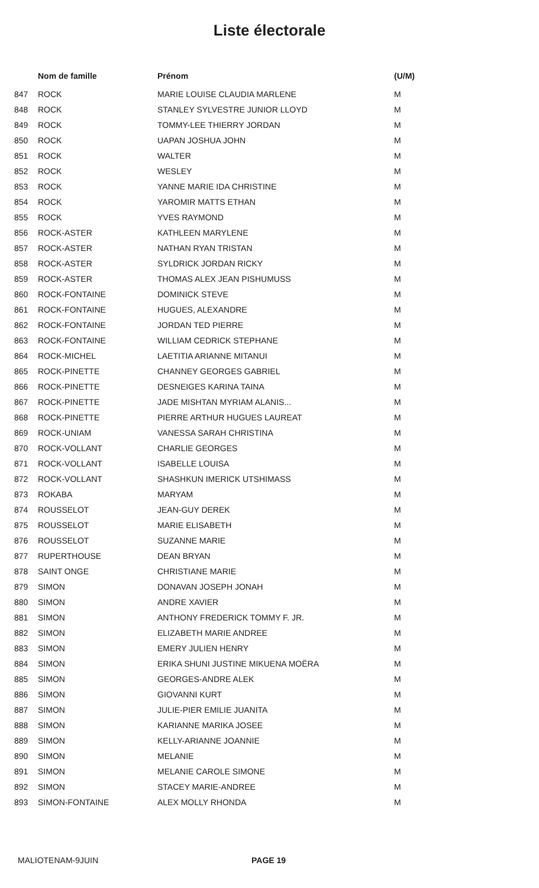Liste électorale
| | Nom de famille | Prénom | (U/M) |
| --- | --- | --- | --- |
| 847 | ROCK | MARIE LOUISE CLAUDIA MARLENE | M |
| 848 | ROCK | STANLEY SYLVESTRE JUNIOR LLOYD | M |
| 849 | ROCK | TOMMY-LEE THIERRY JORDAN | M |
| 850 | ROCK | UAPAN JOSHUA JOHN | M |
| 851 | ROCK | WALTER | M |
| 852 | ROCK | WESLEY | M |
| 853 | ROCK | YANNE MARIE IDA CHRISTINE | M |
| 854 | ROCK | YAROMIR MATTS ETHAN | M |
| 855 | ROCK | YVES RAYMOND | M |
| 856 | ROCK-ASTER | KATHLEEN MARYLENE | M |
| 857 | ROCK-ASTER | NATHAN RYAN TRISTAN | M |
| 858 | ROCK-ASTER | SYLDRICK JORDAN RICKY | M |
| 859 | ROCK-ASTER | THOMAS ALEX JEAN PISHUMUSS | M |
| 860 | ROCK-FONTAINE | DOMINICK STEVE | M |
| 861 | ROCK-FONTAINE | HUGUES, ALEXANDRE | M |
| 862 | ROCK-FONTAINE | JORDAN TED PIERRE | M |
| 863 | ROCK-FONTAINE | WILLIAM CEDRICK STEPHANE | M |
| 864 | ROCK-MICHEL | LAETITIA ARIANNE MITANUI | M |
| 865 | ROCK-PINETTE | CHANNEY GEORGES GABRIEL | M |
| 866 | ROCK-PINETTE | DESNEIGES KARINA TAINA | M |
| 867 | ROCK-PINETTE | JADE MISHTAN MYRIAM ALANIS... | M |
| 868 | ROCK-PINETTE | PIERRE ARTHUR HUGUES LAUREAT | M |
| 869 | ROCK-UNIAM | VANESSA SARAH CHRISTINA | M |
| 870 | ROCK-VOLLANT | CHARLIE GEORGES | M |
| 871 | ROCK-VOLLANT | ISABELLE LOUISA | M |
| 872 | ROCK-VOLLANT | SHASHKUN IMERICK UTSHIMASS | M |
| 873 | ROKABA | MARYAM | M |
| 874 | ROUSSELOT | JEAN-GUY DEREK | M |
| 875 | ROUSSELOT | MARIE ELISABETH | M |
| 876 | ROUSSELOT | SUZANNE MARIE | M |
| 877 | RUPERTHOUSE | DEAN BRYAN | M |
| 878 | SAINT ONGE | CHRISTIANE MARIE | M |
| 879 | SIMON | DONAVAN JOSEPH JONAH | M |
| 880 | SIMON | ANDRE XAVIER | M |
| 881 | SIMON | ANTHONY FREDERICK TOMMY F. JR. | M |
| 882 | SIMON | ELIZABETH MARIE ANDREE | M |
| 883 | SIMON | EMERY JULIEN HENRY | M |
| 884 | SIMON | ERIKA SHUNI JUSTINE MIKUENA MOËRA | M |
| 885 | SIMON | GEORGES-ANDRE ALEK | M |
| 886 | SIMON | GIOVANNI KURT | M |
| 887 | SIMON | JULIE-PIER EMILIE JUANITA | M |
| 888 | SIMON | KARIANNE MARIKA JOSEE | M |
| 889 | SIMON | KELLY-ARIANNE JOANNIE | M |
| 890 | SIMON | MELANIE | M |
| 891 | SIMON | MELANIE CAROLE SIMONE | M |
| 892 | SIMON | STACEY MARIE-ANDREE | M |
| 893 | SIMON-FONTAINE | ALEX MOLLY RHONDA | M |
MALIOTENAM-9JUIN PAGE 19